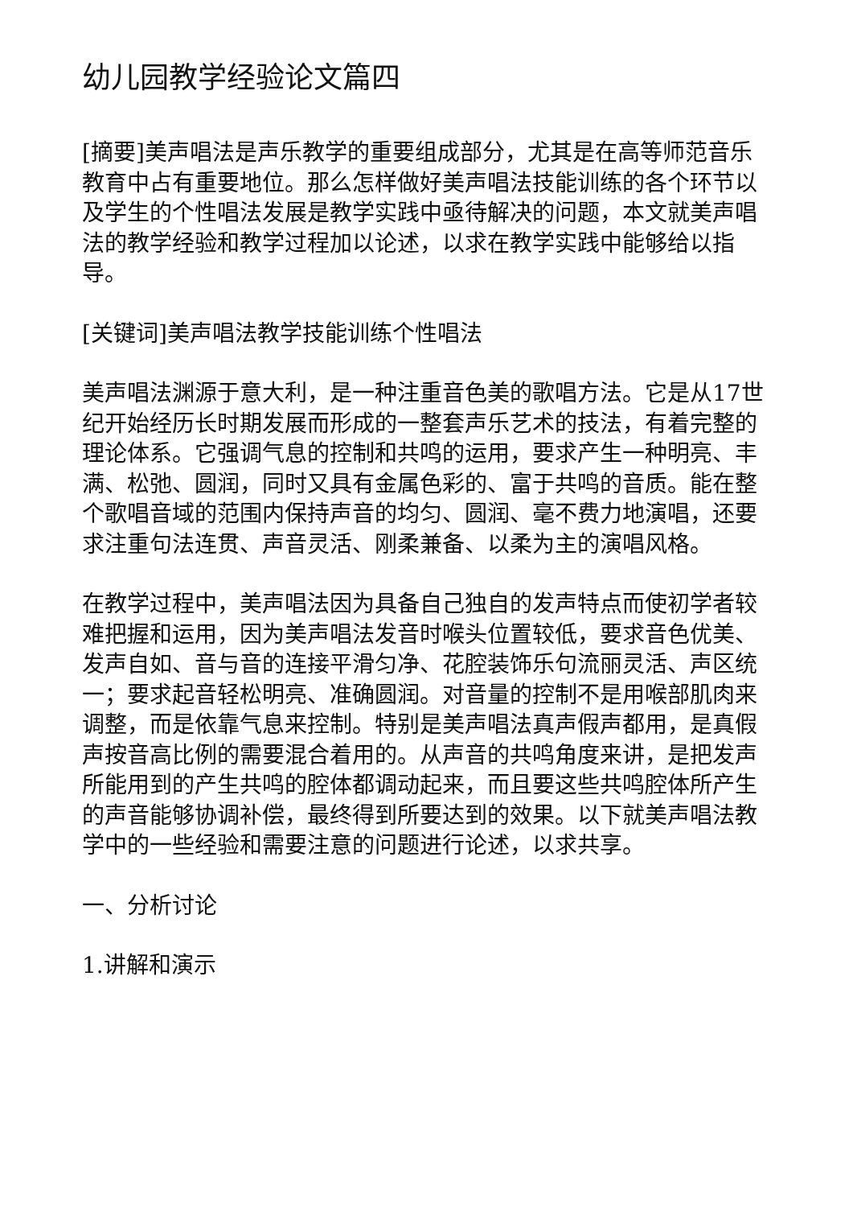幼儿园教学经验论文篇四
[摘要]美声唱法是声乐教学的重要组成部分，尤其是在高等师范音乐教育中占有重要地位。那么怎样做好美声唱法技能训练的各个环节以及学生的个性唱法发展是教学实践中亟待解决的问题，本文就美声唱法的教学经验和教学过程加以论述，以求在教学实践中能够给以指导。
[关键词]美声唱法教学技能训练个性唱法
美声唱法渊源于意大利，是一种注重音色美的歌唱方法。它是从17世纪开始经历长时期发展而形成的一整套声乐艺术的技法，有着完整的理论体系。它强调气息的控制和共鸣的运用，要求产生一种明亮、丰满、松弛、圆润，同时又具有金属色彩的、富于共鸣的音质。能在整个歌唱音域的范围内保持声音的均匀、圆润、毫不费力地演唱，还要求注重句法连贯、声音灵活、刚柔兼备、以柔为主的演唱风格。
在教学过程中，美声唱法因为具备自己独自的发声特点而使初学者较难把握和运用，因为美声唱法发音时喉头位置较低，要求音色优美、发声自如、音与音的连接平滑匀净、花腔装饰乐句流丽灵活、声区统一；要求起音轻松明亮、准确圆润。对音量的控制不是用喉部肌肉来调整，而是依靠气息来控制。特别是美声唱法真声假声都用，是真假声按音高比例的需要混合着用的。从声音的共鸣角度来讲，是把发声所能用到的产生共鸣的腔体都调动起来，而且要这些共鸣腔体所产生的声音能够协调补偿，最终得到所要达到的效果。以下就美声唱法教学中的一些经验和需要注意的问题进行论述，以求共享。
一、分析讨论
1.讲解和演示